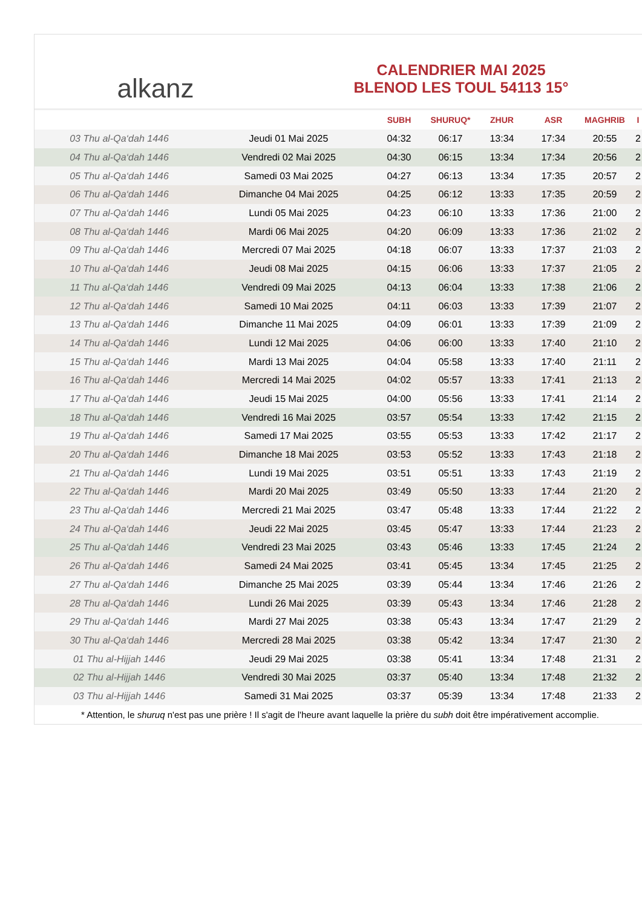alkanz
CALENDRIER MAI 2025
BLENOD LES TOUL 54113 15°
| | | SUBH | SHURUQ* | ZHUR | ASR | MAGHRIB | I |
| --- | --- | --- | --- | --- | --- | --- | --- |
| 03 Thu al-Qa‘dah 1446 | Jeudi 01 Mai 2025 | 04:32 | 06:17 | 13:34 | 17:34 | 20:55 | 2 |
| 04 Thu al-Qa‘dah 1446 | Vendredi 02 Mai 2025 | 04:30 | 06:15 | 13:34 | 17:34 | 20:56 | 2 |
| 05 Thu al-Qa‘dah 1446 | Samedi 03 Mai 2025 | 04:27 | 06:13 | 13:34 | 17:35 | 20:57 | 2 |
| 06 Thu al-Qa‘dah 1446 | Dimanche 04 Mai 2025 | 04:25 | 06:12 | 13:33 | 17:35 | 20:59 | 2 |
| 07 Thu al-Qa‘dah 1446 | Lundi 05 Mai 2025 | 04:23 | 06:10 | 13:33 | 17:36 | 21:00 | 2 |
| 08 Thu al-Qa‘dah 1446 | Mardi 06 Mai 2025 | 04:20 | 06:09 | 13:33 | 17:36 | 21:02 | 2 |
| 09 Thu al-Qa‘dah 1446 | Mercredi 07 Mai 2025 | 04:18 | 06:07 | 13:33 | 17:37 | 21:03 | 2 |
| 10 Thu al-Qa‘dah 1446 | Jeudi 08 Mai 2025 | 04:15 | 06:06 | 13:33 | 17:37 | 21:05 | 2 |
| 11 Thu al-Qa‘dah 1446 | Vendredi 09 Mai 2025 | 04:13 | 06:04 | 13:33 | 17:38 | 21:06 | 2 |
| 12 Thu al-Qa‘dah 1446 | Samedi 10 Mai 2025 | 04:11 | 06:03 | 13:33 | 17:39 | 21:07 | 2 |
| 13 Thu al-Qa‘dah 1446 | Dimanche 11 Mai 2025 | 04:09 | 06:01 | 13:33 | 17:39 | 21:09 | 2 |
| 14 Thu al-Qa‘dah 1446 | Lundi 12 Mai 2025 | 04:06 | 06:00 | 13:33 | 17:40 | 21:10 | 2 |
| 15 Thu al-Qa‘dah 1446 | Mardi 13 Mai 2025 | 04:04 | 05:58 | 13:33 | 17:40 | 21:11 | 2 |
| 16 Thu al-Qa‘dah 1446 | Mercredi 14 Mai 2025 | 04:02 | 05:57 | 13:33 | 17:41 | 21:13 | 2 |
| 17 Thu al-Qa‘dah 1446 | Jeudi 15 Mai 2025 | 04:00 | 05:56 | 13:33 | 17:41 | 21:14 | 2 |
| 18 Thu al-Qa‘dah 1446 | Vendredi 16 Mai 2025 | 03:57 | 05:54 | 13:33 | 17:42 | 21:15 | 2 |
| 19 Thu al-Qa‘dah 1446 | Samedi 17 Mai 2025 | 03:55 | 05:53 | 13:33 | 17:42 | 21:17 | 2 |
| 20 Thu al-Qa‘dah 1446 | Dimanche 18 Mai 2025 | 03:53 | 05:52 | 13:33 | 17:43 | 21:18 | 2 |
| 21 Thu al-Qa‘dah 1446 | Lundi 19 Mai 2025 | 03:51 | 05:51 | 13:33 | 17:43 | 21:19 | 2 |
| 22 Thu al-Qa‘dah 1446 | Mardi 20 Mai 2025 | 03:49 | 05:50 | 13:33 | 17:44 | 21:20 | 2 |
| 23 Thu al-Qa‘dah 1446 | Mercredi 21 Mai 2025 | 03:47 | 05:48 | 13:33 | 17:44 | 21:22 | 2 |
| 24 Thu al-Qa‘dah 1446 | Jeudi 22 Mai 2025 | 03:45 | 05:47 | 13:33 | 17:44 | 21:23 | 2 |
| 25 Thu al-Qa‘dah 1446 | Vendredi 23 Mai 2025 | 03:43 | 05:46 | 13:33 | 17:45 | 21:24 | 2 |
| 26 Thu al-Qa‘dah 1446 | Samedi 24 Mai 2025 | 03:41 | 05:45 | 13:34 | 17:45 | 21:25 | 2 |
| 27 Thu al-Qa‘dah 1446 | Dimanche 25 Mai 2025 | 03:39 | 05:44 | 13:34 | 17:46 | 21:26 | 2 |
| 28 Thu al-Qa‘dah 1446 | Lundi 26 Mai 2025 | 03:39 | 05:43 | 13:34 | 17:46 | 21:28 | 2 |
| 29 Thu al-Qa‘dah 1446 | Mardi 27 Mai 2025 | 03:38 | 05:43 | 13:34 | 17:47 | 21:29 | 2 |
| 30 Thu al-Qa‘dah 1446 | Mercredi 28 Mai 2025 | 03:38 | 05:42 | 13:34 | 17:47 | 21:30 | 2 |
| 01 Thu al-Hijjah 1446 | Jeudi 29 Mai 2025 | 03:38 | 05:41 | 13:34 | 17:48 | 21:31 | 2 |
| 02 Thu al-Hijjah 1446 | Vendredi 30 Mai 2025 | 03:37 | 05:40 | 13:34 | 17:48 | 21:32 | 2 |
| 03 Thu al-Hijjah 1446 | Samedi 31 Mai 2025 | 03:37 | 05:39 | 13:34 | 17:48 | 21:33 | 2 |
* Attention, le shuruq n'est pas une prière ! Il s'agit de l'heure avant laquelle la prière du subh doit être impérativement accomplie.